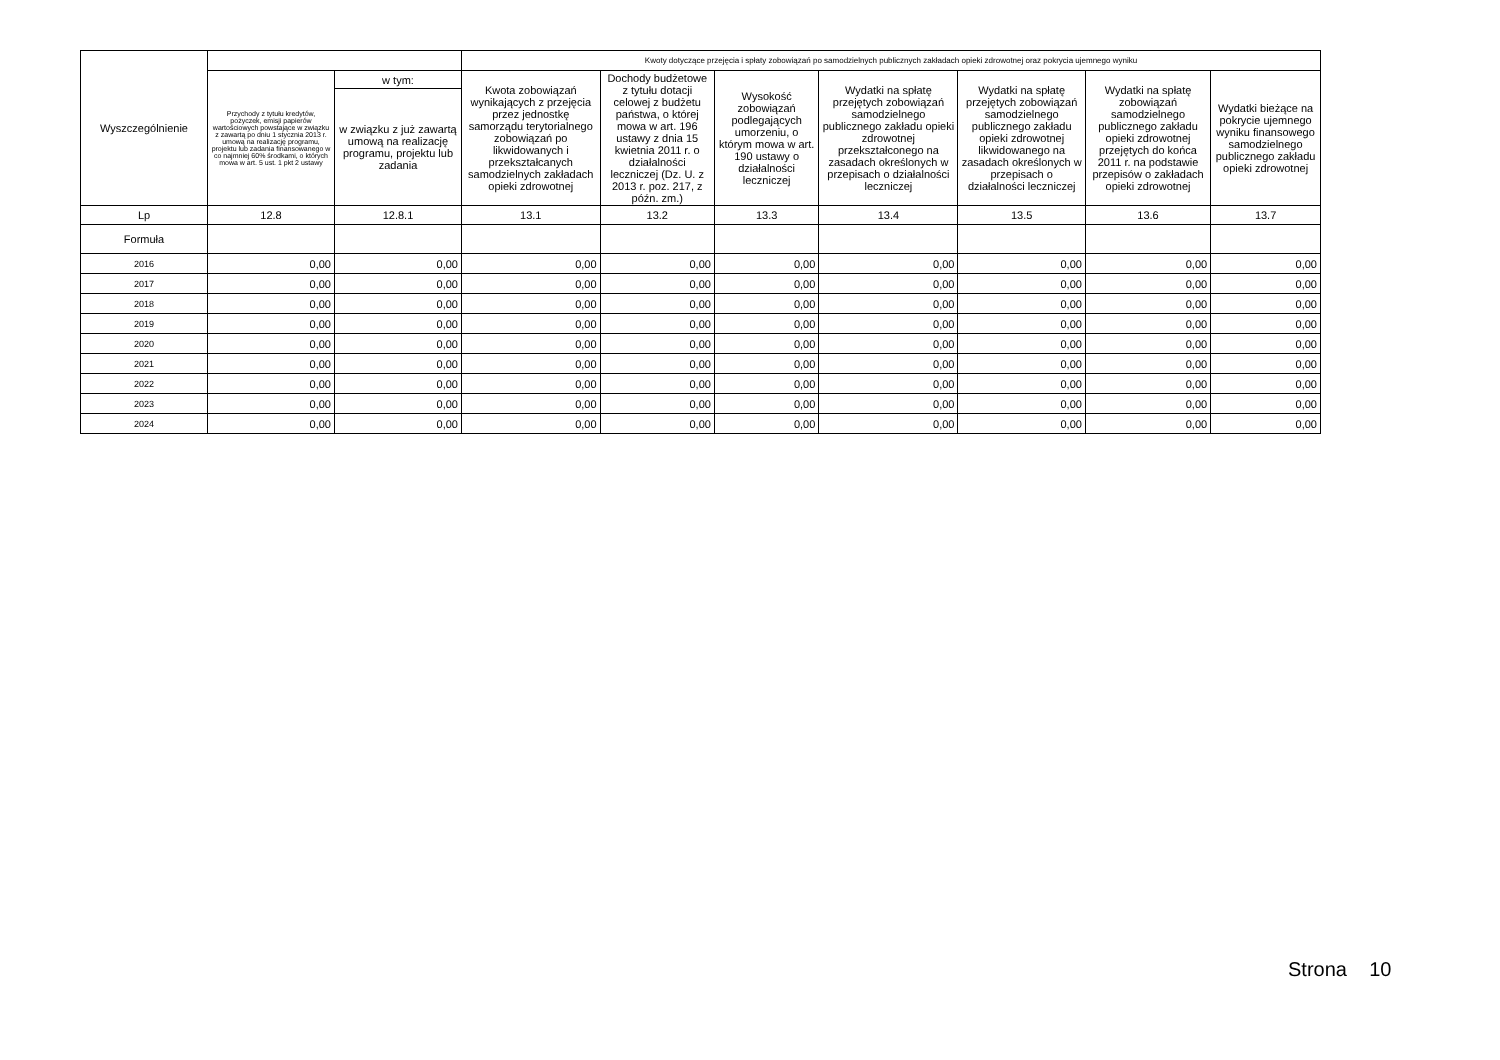| Wyszczególnienie | | | Kwoty dotyczące przejęcia i spłaty zobowiązań po samodzielnych publicznych zakładach opieki zdrowotnej oraz pokrycia ujemnego wyniku | | | | | | |
| --- | --- | --- | --- | --- | --- | --- | --- | --- | --- |
| | Przychody z tytułu kredytów, pożyczek, emisji papierów wartościowych powstające w związku z zawartą po dniu 1 stycznia 2013 r. umową na realizację programu, projektu lub zadania finansowanego w co najmniej 60% środkami, o których mowa w art. 5 ust. 1 pkt 2 ustawy | w tym: | Kwota zobowiązań wynikających z przejęcia przez jednostkę samorządu terytorialnego zobowiązań po likwidowanych i przekształcanych samodzielnych zakładach opieki zdrowotnej | Dochody budżetowe z tytułu dotacji celowej z budżetu państwa, o której mowa w art. 196 ustawy z dnia 15 kwietnia 2011 r. o działalności leczniczej (Dz. U. z 2013 r. poz. 217, z późn. zm.) | Wysokość zobowiązań podlegających umorzeniu, o którym mowa w art. 190 ustawy o działalności leczniczej | Wydatki na spłatę przejętych zobowiązań samodzielnego publicznego zakładu opieki zdrowotnej przekształconego na zasadach określonych w przepisach o działalności leczniczej | Wydatki na spłatę przejętych zobowiązań samodzielnego publicznego zakładu opieki zdrowotnej likwidowanego na zasadach określonych w przepisach o działalności leczniczej | Wydatki na spłatę zobowiązań samodzielnego publicznego zakładu opieki zdrowotnej przejętych do końca 2011 r. na podstawie przepisów o zakładach opieki zdrowotnej | Wydatki bieżące na pokrycie ujemnego wyniku finansowego samodzielnego publicznego zakładu opieki zdrowotnej |
| | | w związku z już zawartą umową na realizację programu, projektu lub zadania | | | | | | | |
| Lp | 12.8 | 12.8.1 | 13.1 | 13.2 | 13.3 | 13.4 | 13.5 | 13.6 | 13.7 |
| Formuła | | | | | | | | | |
| 2016 | 0,00 | 0,00 | 0,00 | 0,00 | 0,00 | 0,00 | 0,00 | 0,00 | 0,00 |
| 2017 | 0,00 | 0,00 | 0,00 | 0,00 | 0,00 | 0,00 | 0,00 | 0,00 | 0,00 |
| 2018 | 0,00 | 0,00 | 0,00 | 0,00 | 0,00 | 0,00 | 0,00 | 0,00 | 0,00 |
| 2019 | 0,00 | 0,00 | 0,00 | 0,00 | 0,00 | 0,00 | 0,00 | 0,00 | 0,00 |
| 2020 | 0,00 | 0,00 | 0,00 | 0,00 | 0,00 | 0,00 | 0,00 | 0,00 | 0,00 |
| 2021 | 0,00 | 0,00 | 0,00 | 0,00 | 0,00 | 0,00 | 0,00 | 0,00 | 0,00 |
| 2022 | 0,00 | 0,00 | 0,00 | 0,00 | 0,00 | 0,00 | 0,00 | 0,00 | 0,00 |
| 2023 | 0,00 | 0,00 | 0,00 | 0,00 | 0,00 | 0,00 | 0,00 | 0,00 | 0,00 |
| 2024 | 0,00 | 0,00 | 0,00 | 0,00 | 0,00 | 0,00 | 0,00 | 0,00 | 0,00 |
Strona 10